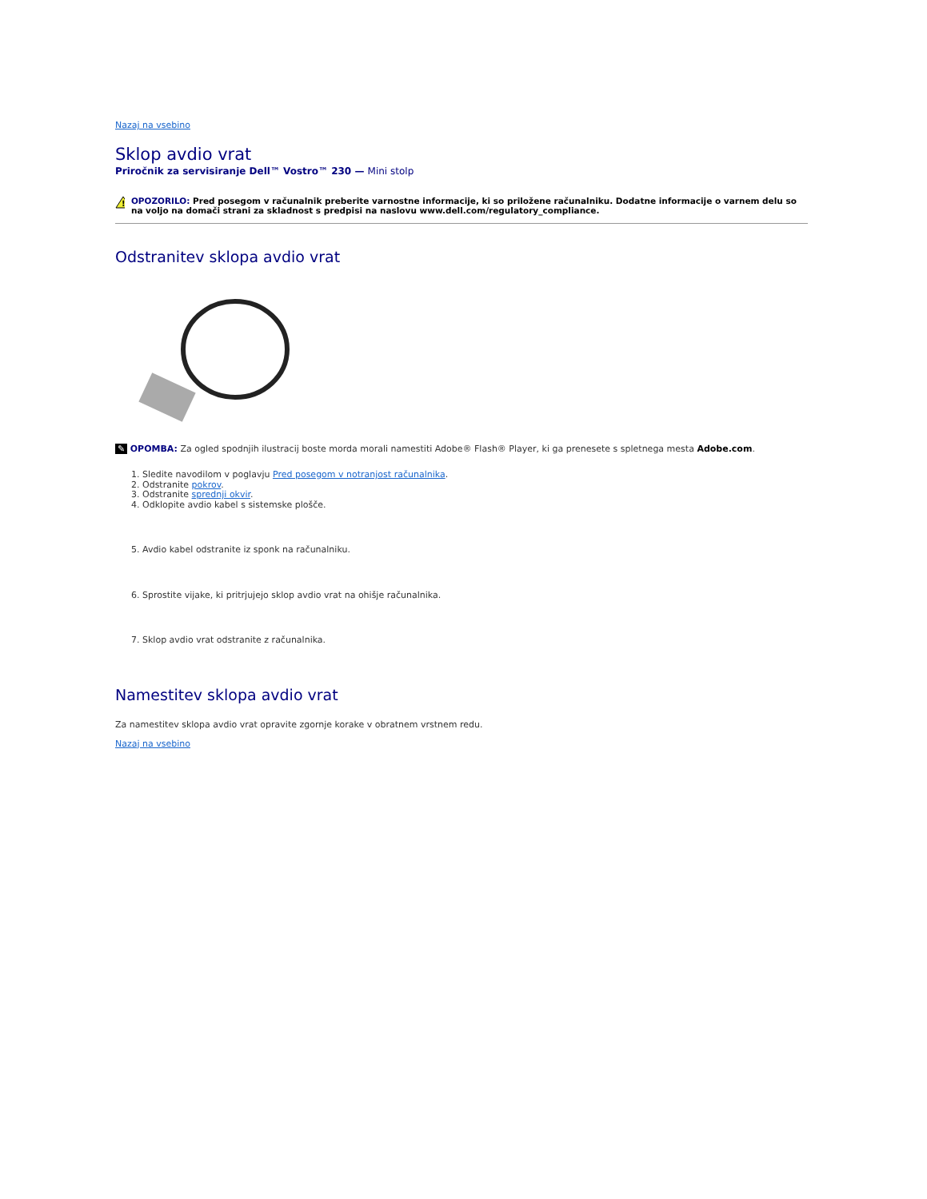Nazaj na vsebino
Sklop avdio vrat
Priročnik za servisiranje Dell™ Vostro™ 230 — Mini stolp
!
OPOZORILO: Pred posegom v računalnik preberite varnostne informacije, ki so priložene računalniku. Dodatne informacije o varnem delu so na voljo na domači strani za skladnost s predpisi na naslovu www.dell.com/regulatory_compliance.
Odstranitev sklopa avdio vrat
✎ OPOMBA: Za ogled spodnjih ilustracij boste morda morali namestiti Adobe® Flash® Player, ki ga prenesete s spletnega mesta Adobe.com.
1. Sledite navodilom v poglavju Pred posegom v notranjost računalnika.
2. Odstranite pokrov.
3. Odstranite sprednji okvir.
4. Odklopite avdio kabel s sistemske plošče.
5. Avdio kabel odstranite iz sponk na računalniku.
6. Sprostite vijake, ki pritrjujejo sklop avdio vrat na ohišje računalnika.
7. Sklop avdio vrat odstranite z računalnika.
Namestitev sklopa avdio vrat
Za namestitev sklopa avdio vrat opravite zgornje korake v obratnem vrstnem redu.
Nazaj na vsebino